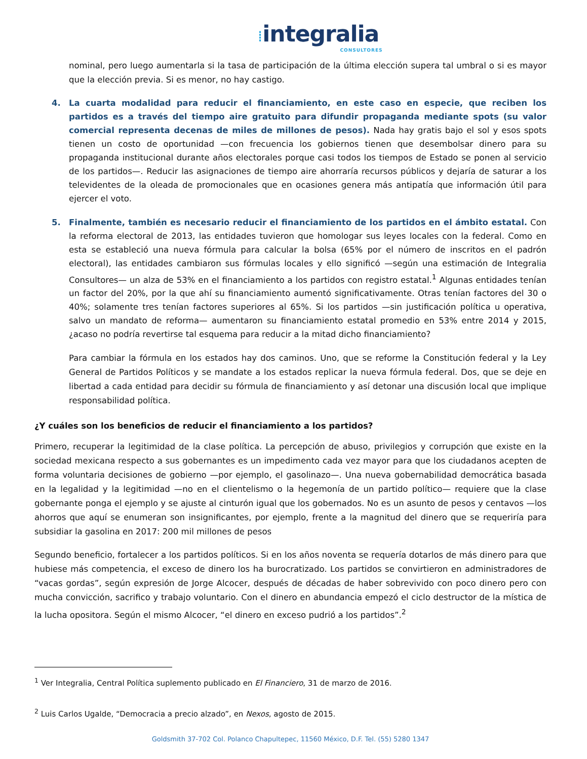⁞integralia
CONSULTORES
nominal, pero luego aumentarla si la tasa de participación de la última elección supera tal umbral o si es mayor que la elección previa. Si es menor, no hay castigo.
4. La cuarta modalidad para reducir el financiamiento, en este caso en especie, que reciben los partidos es a través del tiempo aire gratuito para difundir propaganda mediante spots (su valor comercial representa decenas de miles de millones de pesos). Nada hay gratis bajo el sol y esos spots tienen un costo de oportunidad —con frecuencia los gobiernos tienen que desembolsar dinero para su propaganda institucional durante años electorales porque casi todos los tiempos de Estado se ponen al servicio de los partidos—. Reducir las asignaciones de tiempo aire ahorraría recursos públicos y dejaría de saturar a los televidentes de la oleada de promocionales que en ocasiones genera más antipatía que información útil para ejercer el voto.
5. Finalmente, también es necesario reducir el financiamiento de los partidos en el ámbito estatal. Con la reforma electoral de 2013, las entidades tuvieron que homologar sus leyes locales con la federal. Como en esta se estableció una nueva fórmula para calcular la bolsa (65% por el número de inscritos en el padrón electoral), las entidades cambiaron sus fórmulas locales y ello significó —según una estimación de Integralia Consultores— un alza de 53% en el financiamiento a los partidos con registro estatal.<sup>1</sup> Algunas entidades tenían un factor del 20%, por la que ahí su financiamiento aumentó significativamente. Otras tenían factores del 30 o 40%; solamente tres tenían factores superiores al 65%. Si los partidos —sin justificación política u operativa, salvo un mandato de reforma— aumentaron su financiamiento estatal promedio en 53% entre 2014 y 2015, ¿acaso no podría revertirse tal esquema para reducir a la mitad dicho financiamiento?
Para cambiar la fórmula en los estados hay dos caminos. Uno, que se reforme la Constitución federal y la Ley General de Partidos Políticos y se mandate a los estados replicar la nueva fórmula federal. Dos, que se deje en libertad a cada entidad para decidir su fórmula de financiamiento y así detonar una discusión local que implique responsabilidad política.
¿Y cuáles son los beneficios de reducir el financiamiento a los partidos?
Primero, recuperar la legitimidad de la clase política. La percepción de abuso, privilegios y corrupción que existe en la sociedad mexicana respecto a sus gobernantes es un impedimento cada vez mayor para que los ciudadanos acepten de forma voluntaria decisiones de gobierno —por ejemplo, el gasolinazo—. Una nueva gobernabilidad democrática basada en la legalidad y la legitimidad —no en el clientelismo o la hegemonía de un partido político— requiere que la clase gobernante ponga el ejemplo y se ajuste al cinturón igual que los gobernados. No es un asunto de pesos y centavos —los ahorros que aquí se enumeran son insignificantes, por ejemplo, frente a la magnitud del dinero que se requeriría para subsidiar la gasolina en 2017: 200 mil millones de pesos
Segundo beneficio, fortalecer a los partidos políticos. Si en los años noventa se requería dotarlos de más dinero para que hubiese más competencia, el exceso de dinero los ha burocratizado. Los partidos se convirtieron en administradores de “vacas gordas”, según expresión de Jorge Alcocer, después de décadas de haber sobrevivido con poco dinero pero con mucha convicción, sacrifico y trabajo voluntario. Con el dinero en abundancia empezó el ciclo destructor de la mística de la lucha opositora. Según el mismo Alcocer, “el dinero en exceso pudrió a los partidos”.<sup>2</sup>
<sup>1</sup> Ver Integralia, Central Política suplemento publicado en El Financiero, 31 de marzo de 2016.
<sup>2</sup> Luis Carlos Ugalde, “Democracia a precio alzado”, en Nexos, agosto de 2015.
Goldsmith 37-702 Col. Polanco Chapultepec, 11560 México, D.F. Tel. (55) 5280 1347